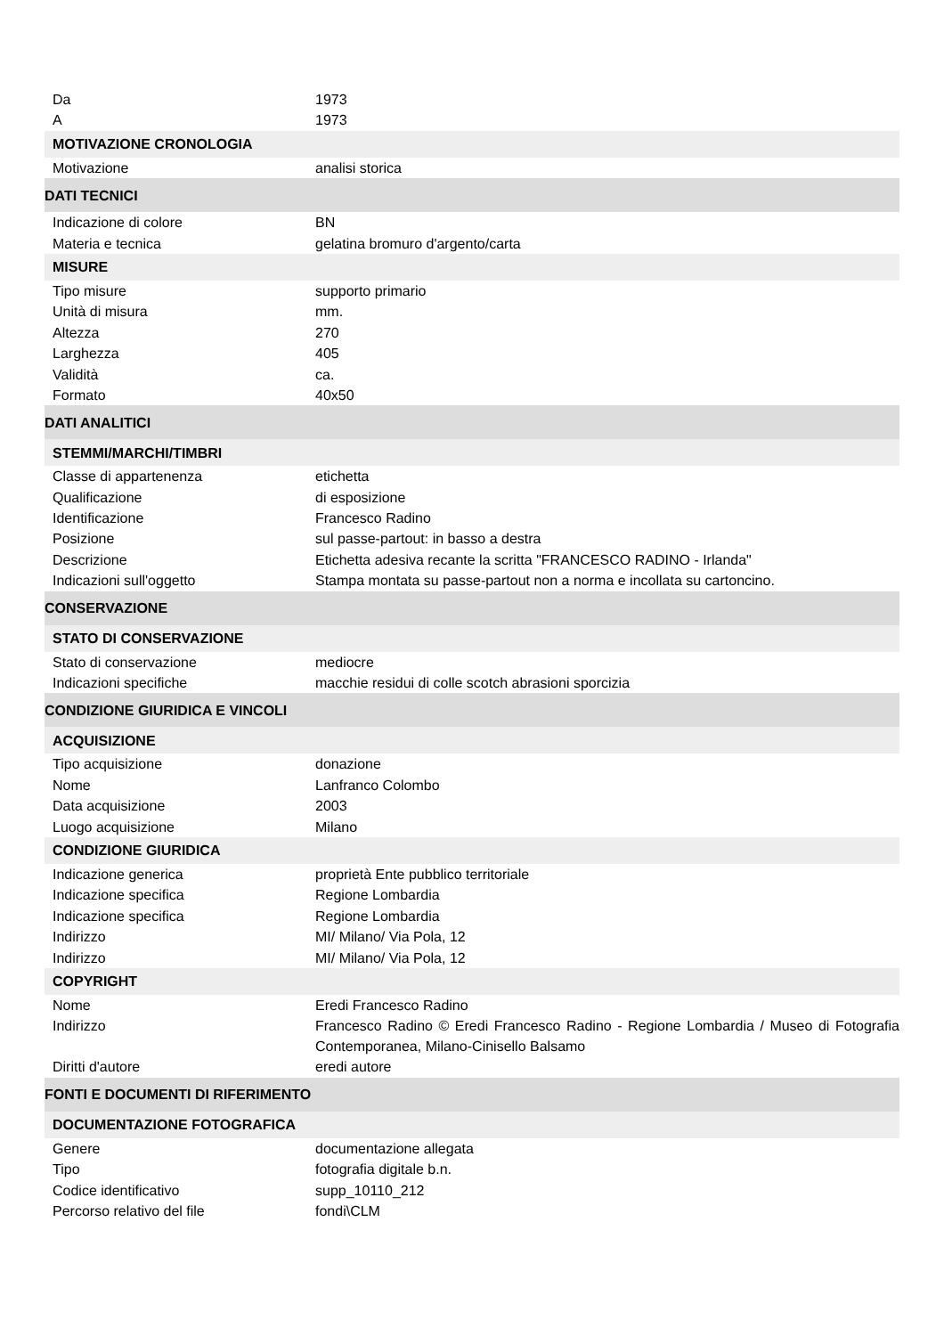| Da | 1973 |
| A | 1973 |
| MOTIVAZIONE CRONOLOGIA | |
| Motivazione | analisi storica |
| DATI TECNICI | |
| Indicazione di colore | BN |
| Materia e tecnica | gelatina bromuro d'argento/carta |
| MISURE | |
| Tipo misure | supporto primario |
| Unità di misura | mm. |
| Altezza | 270 |
| Larghezza | 405 |
| Validità | ca. |
| Formato | 40x50 |
| DATI ANALITICI | |
| STEMMI/MARCHI/TIMBRI | |
| Classe di appartenenza | etichetta |
| Qualificazione | di esposizione |
| Identificazione | Francesco Radino |
| Posizione | sul passe-partout: in basso a destra |
| Descrizione | Etichetta adesiva recante la scritta "FRANCESCO RADINO - Irlanda" |
| Indicazioni sull'oggetto | Stampa montata su passe-partout non a norma e incollata su cartoncino. |
| CONSERVAZIONE | |
| STATO DI CONSERVAZIONE | |
| Stato di conservazione | mediocre |
| Indicazioni specifiche | macchie residui di colle scotch abrasioni sporcizia |
| CONDIZIONE GIURIDICA E VINCOLI | |
| ACQUISIZIONE | |
| Tipo acquisizione | donazione |
| Nome | Lanfranco Colombo |
| Data acquisizione | 2003 |
| Luogo acquisizione | Milano |
| CONDIZIONE GIURIDICA | |
| Indicazione generica | proprietà Ente pubblico territoriale |
| Indicazione specifica | Regione Lombardia |
| Indicazione specifica | Regione Lombardia |
| Indirizzo | MI/ Milano/ Via Pola, 12 |
| Indirizzo | MI/ Milano/ Via Pola, 12 |
| COPYRIGHT | |
| Nome | Eredi Francesco Radino |
| Indirizzo | Francesco Radino © Eredi Francesco Radino - Regione Lombardia / Museo di Fotografia Contemporanea, Milano-Cinisello Balsamo |
| Diritti d'autore | eredi autore |
| FONTI E DOCUMENTI DI RIFERIMENTO | |
| DOCUMENTAZIONE FOTOGRAFICA | |
| Genere | documentazione allegata |
| Tipo | fotografia digitale b.n. |
| Codice identificativo | supp_10110_212 |
| Percorso relativo del file | fondi\CLM |